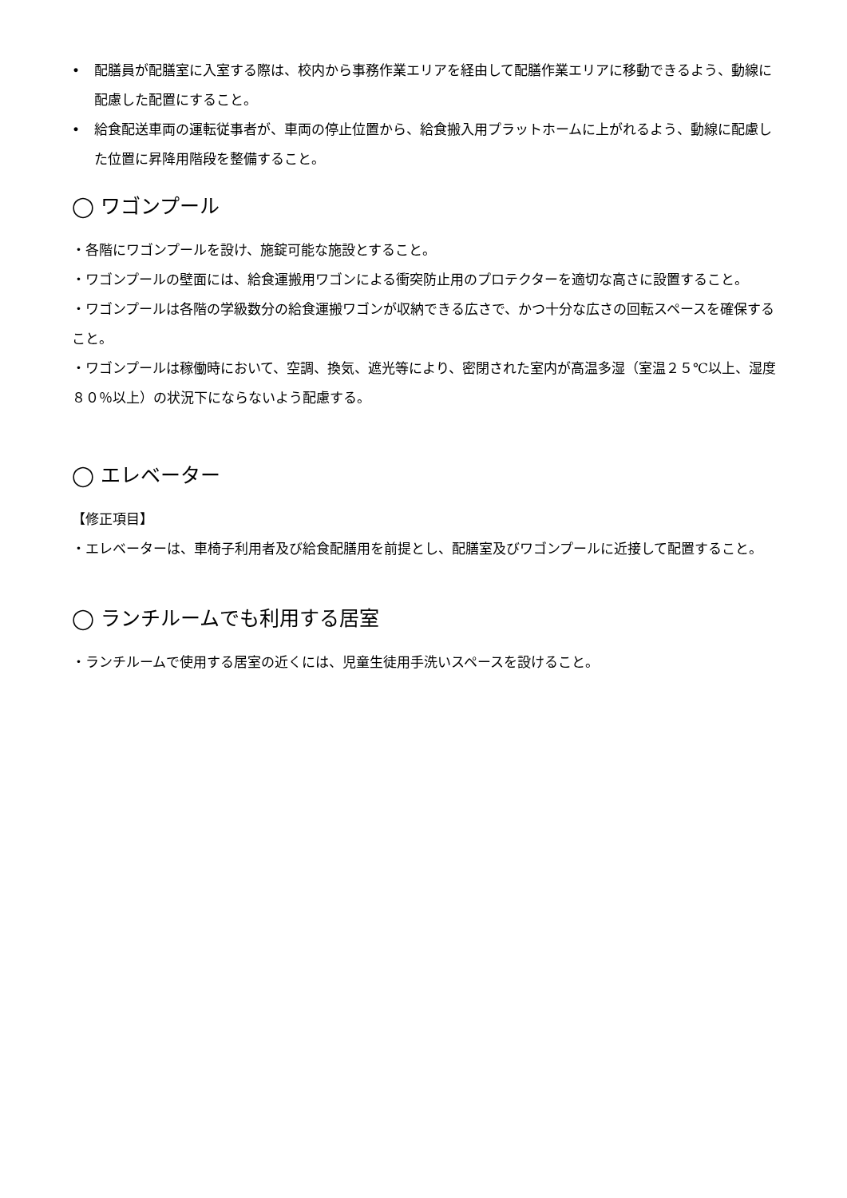• 配膳員が配膳室に入室する際は、校内から事務作業エリアを経由して配膳作業エリアに移動できるよう、動線に配慮した配置にすること。
• 給食配送車両の運転従事者が、車両の停止位置から、給食搬入用プラットホームに上がれるよう、動線に配慮した位置に昇降用階段を整備すること。
◯ ワゴンプール
・各階にワゴンプールを設け、施錠可能な施設とすること。
・ワゴンプールの壁面には、給食運搬用ワゴンによる衝突防止用のプロテクターを適切な高さに設置すること。
・ワゴンプールは各階の学級数分の給食運搬ワゴンが収納できる広さで、かつ十分な広さの回転スペースを確保すること。
・ワゴンプールは稼働時において、空調、換気、遮光等により、密閉された室内が高温多湿（室温２５℃以上、湿度８０％以上）の状況下にならないよう配慮する。
◯ エレベーター
【修正項目】
・エレベーターは、車椅子利用者及び給食配膳用を前提とし、配膳室及びワゴンプールに近接して配置すること。
◯ ランチルームでも利用する居室
・ランチルームで使用する居室の近くには、児童生徒用手洗いスペースを設けること。